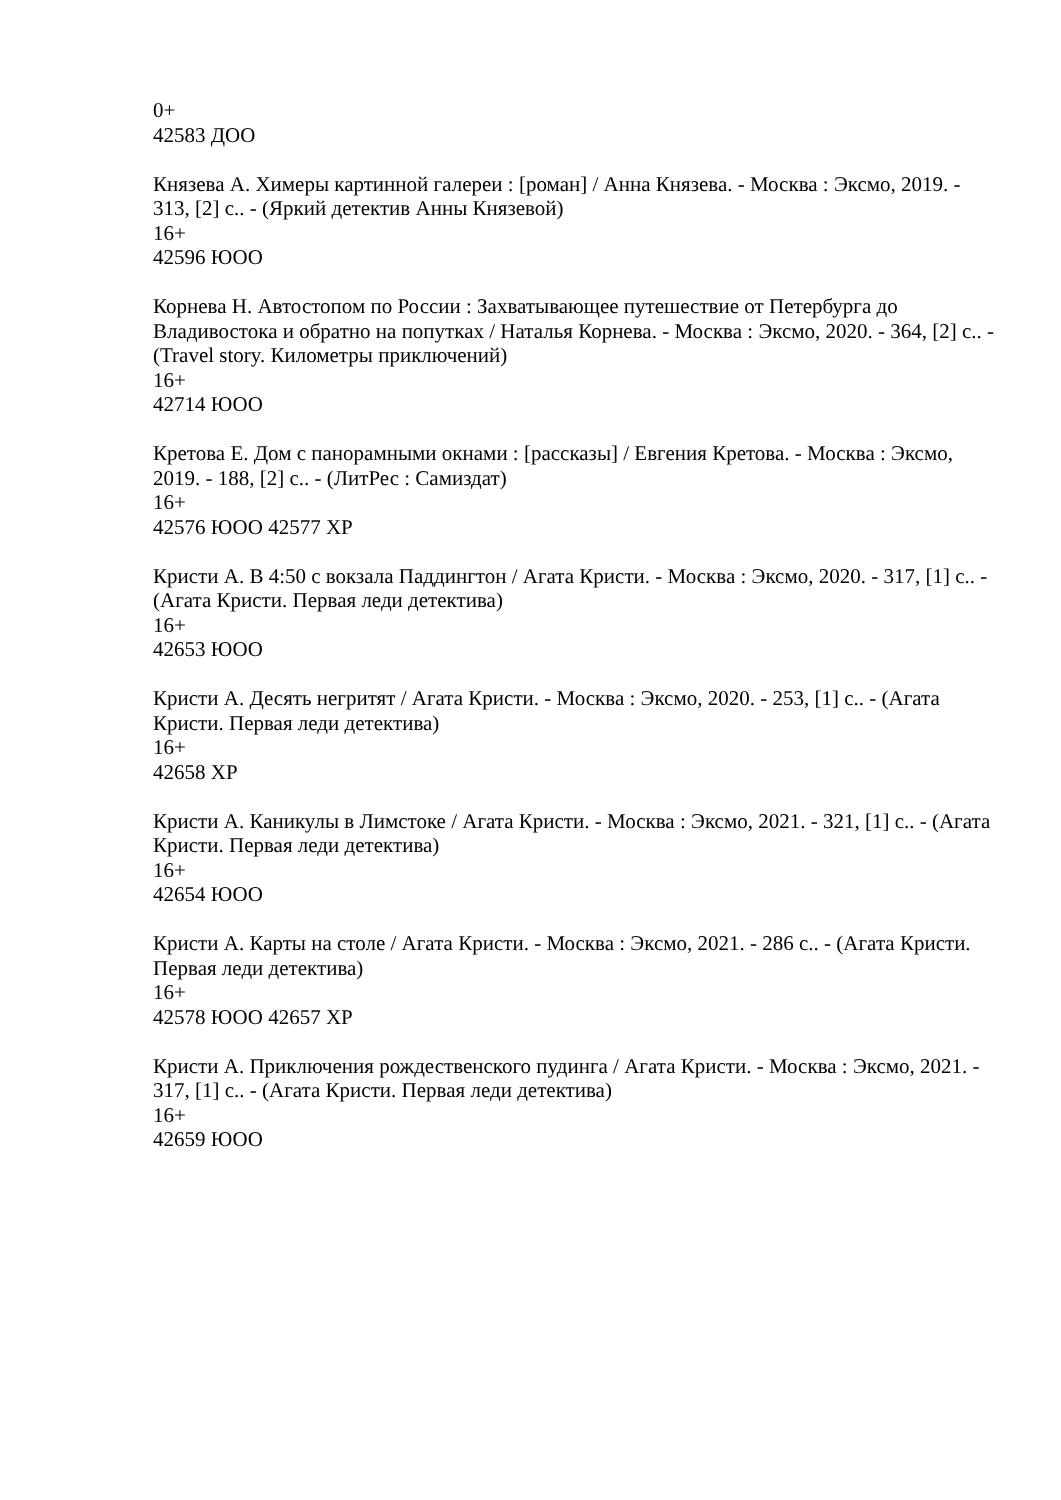0+
42583 ДОО
Князева А. Химеры картинной галереи : [роман] / Анна Князева. - Москва : Эксмо, 2019. - 313, [2] с.. - (Яркий детектив Анны Князевой)
16+
42596 ЮОО
Корнева Н. Автостопом по России : Захватывающее путешествие от Петербурга до Владивостока и обратно на попутках / Наталья Корнева. - Москва : Эксмо, 2020. - 364, [2] с.. - (Travel story. Километры приключений)
16+
42714 ЮОО
Кретова Е. Дом с панорамными окнами : [рассказы] / Евгения Кретова. - Москва : Эксмо, 2019. - 188, [2] с.. - (ЛитРес : Самиздат)
16+
42576 ЮОО 42577 ХР
Кристи А. В 4:50 с вокзала Паддингтон / Агата Кристи. - Москва : Эксмо, 2020. - 317, [1] с.. - (Агата Кристи. Первая леди детектива)
16+
42653 ЮОО
Кристи А. Десять негритят / Агата Кристи. - Москва : Эксмо, 2020. - 253, [1] с.. - (Агата Кристи. Первая леди детектива)
16+
42658 ХР
Кристи А. Каникулы в Лимстоке / Агата Кристи. - Москва : Эксмо, 2021. - 321, [1] с.. - (Агата Кристи. Первая леди детектива)
16+
42654 ЮОО
Кристи А. Карты на столе / Агата Кристи. - Москва : Эксмо, 2021. - 286 с.. - (Агата Кристи. Первая леди детектива)
16+
42578 ЮОО 42657 ХР
Кристи А. Приключения рождественского пудинга / Агата Кристи. - Москва : Эксмо, 2021. - 317, [1] с.. - (Агата Кристи. Первая леди детектива)
16+
42659 ЮОО